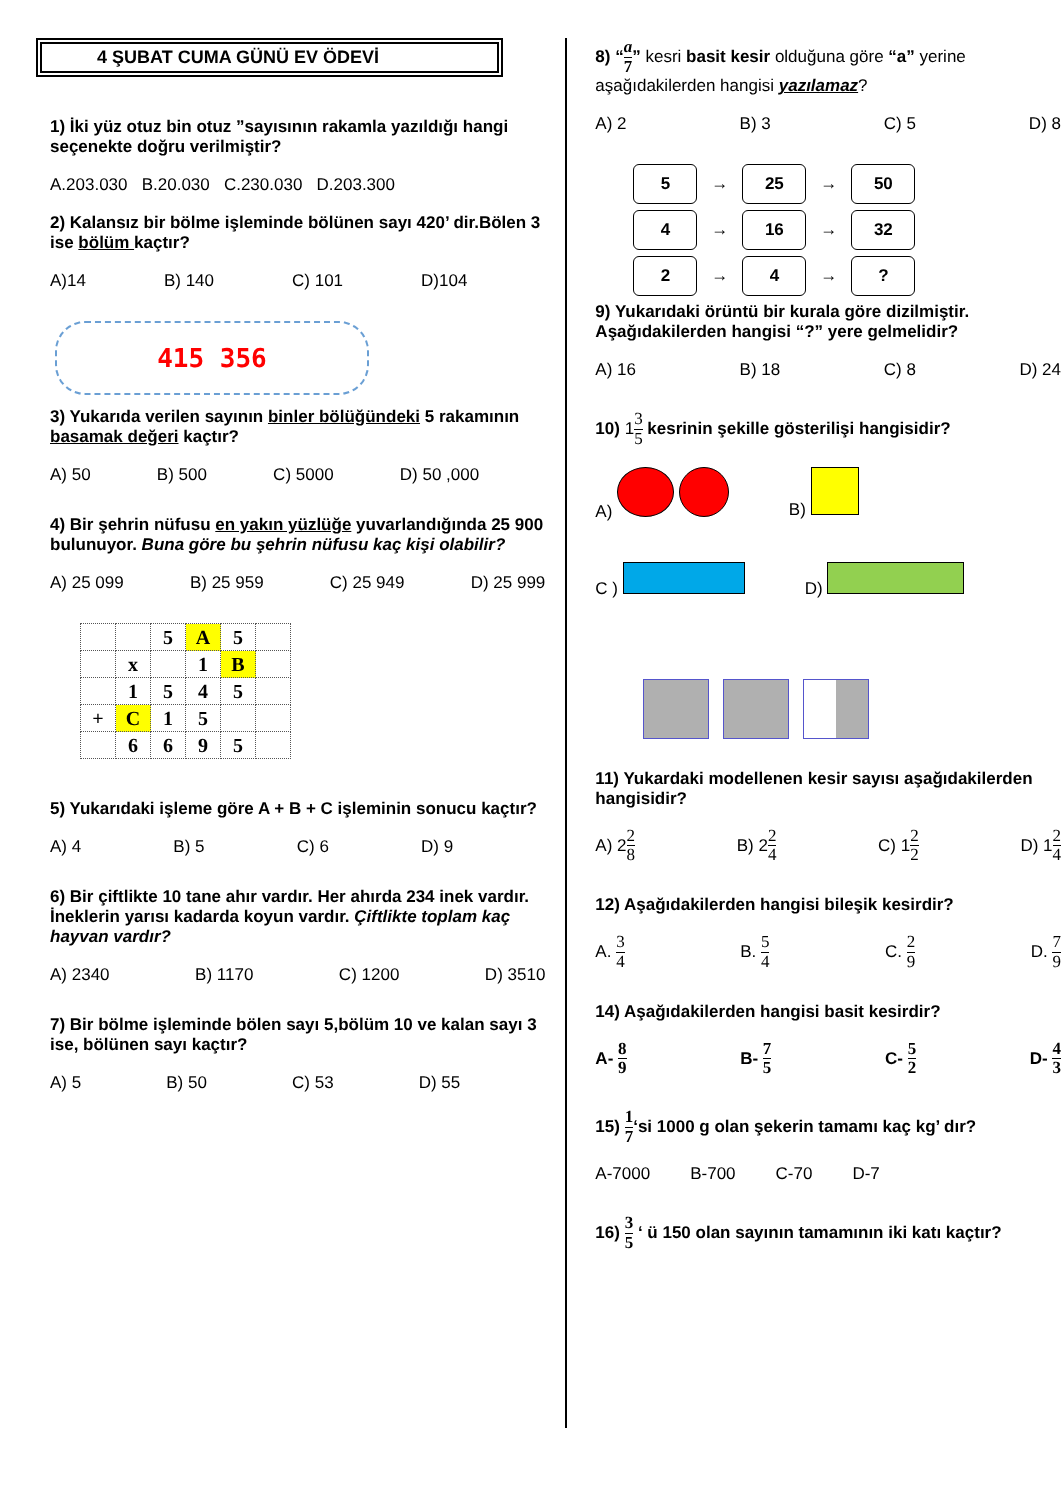4 ŞUBAT CUMA GÜNÜ EV ÖDEVİ
1) İki yüz otuz bin otuz ”sayısının rakamla yazıldığı hangi seçenekte doğru verilmiştir?
A.203.030 B.20.030 C.230.030 D.203.300
2) Kalansız bir bölme işleminde bölünen sayı 420’ dir.Bölen 3 ise bölüm kaçtır?
A)14 B) 140 C) 101 D)104
415 356
3) Yukarıda verilen sayının binler bölüğündeki 5 rakamının basamak değeri kaçtır?
A) 50 B) 500 C) 5000 D) 50 ,000
4) Bir şehrin nüfusu en yakın yüzlüğe yuvarlandığında 25 900 bulunuyor. Buna göre bu şehrin nüfusu kaç kişi olabilir?
A) 25 099 B) 25 959 C) 25 949 D) 25 999
| | | 5 | A | 5 | |
| | x | | 1 | B | |
| | 1 | 5 | 4 | 5 | |
| + | C | 1 | 5 | | |
| | 6 | 6 | 9 | 5 | |
5) Yukarıdaki işleme göre A + B + C işleminin sonucu kaçtır?
A) 4 B) 5 C) 6 D) 9
6) Bir çiftlikte 10 tane ahır vardır. Her ahırda 234 inek vardır. İneklerin yarısı kadarda koyun vardır. Çiftlikte toplam kaç hayvan vardır?
A) 2340 B) 1170 C) 1200 D) 3510
7) Bir bölme işleminde bölen sayı 5,bölüm 10 ve kalan sayı 3 ise, bölünen sayı kaçtır?
A) 5 B) 50 C) 53 D) 55
8) “a 7” kesri basit kesir olduğuna göre “a” yerine aşağıdakilerden hangisi yazılamaz?
A) 2 B) 3 C) 5 D) 8
5 → 25 → 50
4 → 16 → 32
2 → 4 →?
9) Yukarıdaki örüntü bir kurala göre dizilmiştir. Aşağıdakilerden hangisi “?” yere gelmelidir?
A) 16 B) 18 C) 8 D) 24
10) 13 5 kesrinin şekille gösterilişi hangisidir?
A) B)
C ) D)
11) Yukardaki modellenen kesir sayısı aşağıdakilerden hangisidir?
A) 22 8 B) 22 4 C) 12 2 D) 12 4
12) Aşağıdakilerden hangisi bileşik kesirdir?
A. 3 4 B. 5 4 C. 2 9 D. 7 9
14) Aşağıdakilerden hangisi basit kesirdir?
A- 8 9 B- 7 5 C- 5 2 D- 4 3
15) 1 7‘si 1000 g olan şekerin tamamı kaç kg’ dır?
A-7000 B-700 C-70 D-7
16) 3 5 ‘ ü 150 olan sayının tamamının iki katı kaçtır?